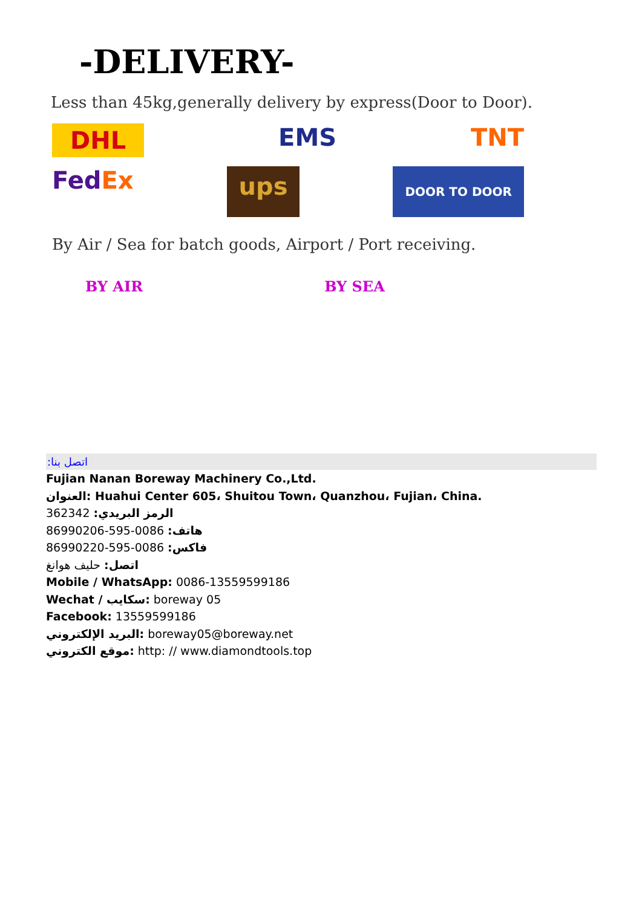-DELIVERY-
Less than 45kg,generally delivery by express(Door to Door).
DHL EMS TNT
FedEx ups DOOR TO DOOR
By Air / Sea for batch goods, Airport / Port receiving.
BY AIR BY SEA
:اتصل بنا
Fujian Nanan Boreway Machinery Co.,Ltd.
العنوان: Huahui Center 605، Shuitou Town، Quanzhou، Fujian، China.
الرمز البريدي: 362342
هاتف: 0086-595-86990206
فاكس: 0086-595-86990220
اتصل: حليف هوانغ
Mobile / WhatsApp: 0086-13559599186
Wechat / سكايب: boreway 05
Facebook: 13559599186
البريد الإلكتروني: boreway05@boreway.net
موقع الكتروني: http: // www.diamondtools.top